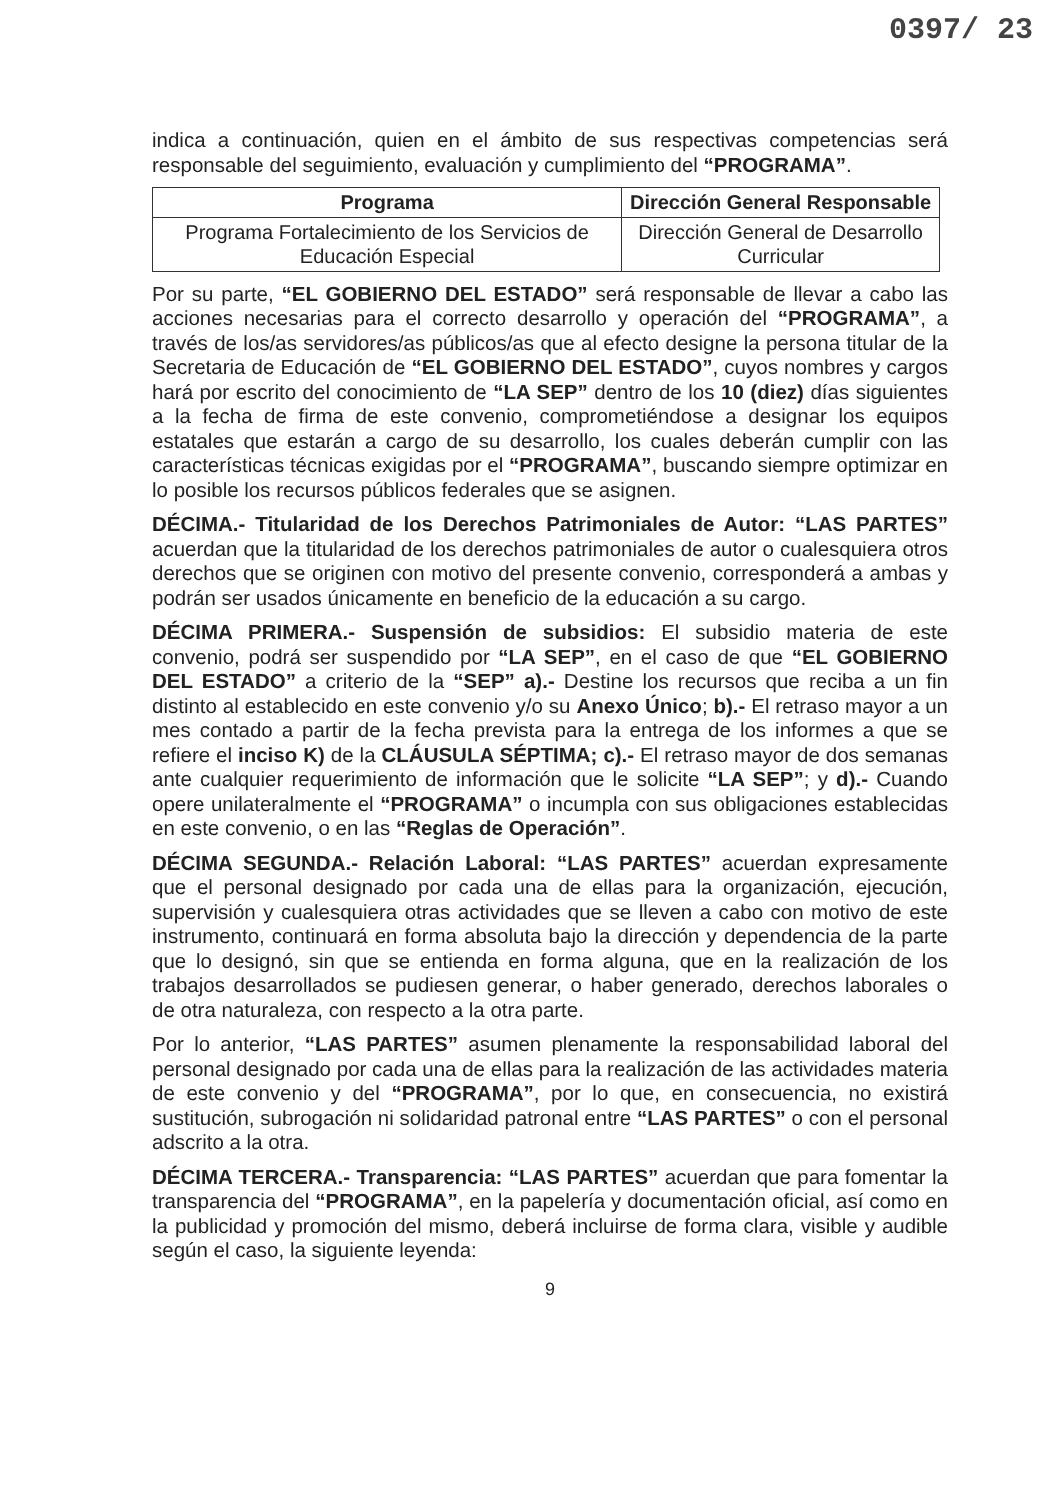0397/ 23
indica a continuación, quien en el ámbito de sus respectivas competencias será responsable del seguimiento, evaluación y cumplimiento del “PROGRAMA”.
| Programa | Dirección General Responsable |
| --- | --- |
| Programa Fortalecimiento de los Servicios de Educación Especial | Dirección General de Desarrollo Curricular |
Por su parte, “EL GOBIERNO DEL ESTADO” será responsable de llevar a cabo las acciones necesarias para el correcto desarrollo y operación del “PROGRAMA”, a través de los/as servidores/as públicos/as que al efecto designe la persona titular de la Secretaria de Educación de “EL GOBIERNO DEL ESTADO”, cuyos nombres y cargos hará por escrito del conocimiento de “LA SEP” dentro de los 10 (diez) días siguientes a la fecha de firma de este convenio, comprometiéndose a designar los equipos estatales que estarán a cargo de su desarrollo, los cuales deberán cumplir con las características técnicas exigidas por el “PROGRAMA”, buscando siempre optimizar en lo posible los recursos públicos federales que se asignen.
DÉCIMA.- Titularidad de los Derechos Patrimoniales de Autor: “LAS PARTES” acuerdan que la titularidad de los derechos patrimoniales de autor o cualesquiera otros derechos que se originen con motivo del presente convenio, corresponderá a ambas y podrán ser usados únicamente en beneficio de la educación a su cargo.
DÉCIMA PRIMERA.- Suspensión de subsidios: El subsidio materia de este convenio, podrá ser suspendido por “LA SEP”, en el caso de que “EL GOBIERNO DEL ESTADO” a criterio de la “SEP” a).- Destine los recursos que reciba a un fin distinto al establecido en este convenio y/o su Anexo Único; b).- El retraso mayor a un mes contado a partir de la fecha prevista para la entrega de los informes a que se refiere el inciso K) de la CLÁUSULA SÉPTIMA; c).- El retraso mayor de dos semanas ante cualquier requerimiento de información que le solicite “LA SEP”; y d).- Cuando opere unilateralmente el “PROGRAMA” o incumpla con sus obligaciones establecidas en este convenio, o en las “Reglas de Operación”.
DÉCIMA SEGUNDA.- Relación Laboral: “LAS PARTES” acuerdan expresamente que el personal designado por cada una de ellas para la organización, ejecución, supervisión y cualesquiera otras actividades que se lleven a cabo con motivo de este instrumento, continuará en forma absoluta bajo la dirección y dependencia de la parte que lo designó, sin que se entienda en forma alguna, que en la realización de los trabajos desarrollados se pudiesen generar, o haber generado, derechos laborales o de otra naturaleza, con respecto a la otra parte.
Por lo anterior, “LAS PARTES” asumen plenamente la responsabilidad laboral del personal designado por cada una de ellas para la realización de las actividades materia de este convenio y del “PROGRAMA”, por lo que, en consecuencia, no existirá sustitución, subrogación ni solidaridad patronal entre “LAS PARTES” o con el personal adscrito a la otra.
DÉCIMA TERCERA.- Transparencia: “LAS PARTES” acuerdan que para fomentar la transparencia del “PROGRAMA”, en la papelería y documentación oficial, así como en la publicidad y promoción del mismo, deberá incluirse de forma clara, visible y audible según el caso, la siguiente leyenda:
9